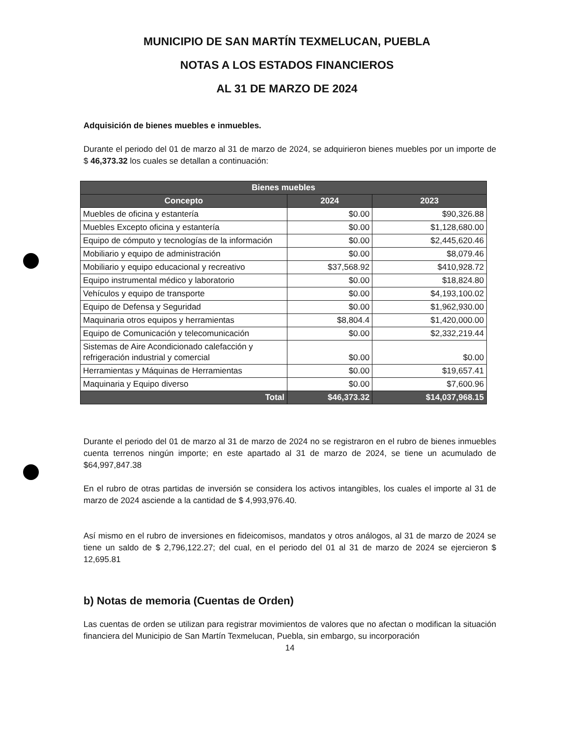MUNICIPIO DE SAN MARTÍN TEXMELUCAN, PUEBLA
NOTAS A LOS ESTADOS FINANCIEROS
AL 31 DE MARZO DE 2024
Adquisición de bienes muebles e inmuebles.
Durante el periodo del 01 de marzo al 31 de marzo de 2024, se adquirieron bienes muebles por un importe de $ 46,373.32 los cuales se detallan a continuación:
| Bienes muebles | | |
| --- | --- | --- |
| Concepto | 2024 | 2023 |
| Muebles de oficina y estantería | $0.00 | $90,326.88 |
| Muebles Excepto oficina y estantería | $0.00 | $1,128,680.00 |
| Equipo de cómputo y tecnologías de la información | $0.00 | $2,445,620.46 |
| Mobiliario y equipo de administración | $0.00 | $8,079.46 |
| Mobiliario y equipo educacional y recreativo | $37,568.92 | $410,928.72 |
| Equipo instrumental médico y laboratorio | $0.00 | $18,824.80 |
| Vehículos y equipo de transporte | $0.00 | $4,193,100.02 |
| Equipo de Defensa y Seguridad | $0.00 | $1,962,930.00 |
| Maquinaria otros equipos y herramientas | $8,804.4 | $1,420,000.00 |
| Equipo de Comunicación y telecomunicación | $0.00 | $2,332,219.44 |
| Sistemas de Aire Acondicionado calefacción y refrigeración industrial y comercial | $0.00 | $0.00 |
| Herramientas y Máquinas de Herramientas | $0.00 | $19,657.41 |
| Maquinaria y Equipo diverso | $0.00 | $7,600.96 |
| Total | $46,373.32 | $14,037,968.15 |
Durante el periodo del 01 de marzo al 31 de marzo de 2024 no se registraron en el rubro de bienes inmuebles cuenta terrenos ningún importe; en este apartado al 31 de marzo de 2024, se tiene un acumulado de $64,997,847.38
En el rubro de otras partidas de inversión se considera los activos intangibles, los cuales el importe al 31 de marzo de 2024 asciende a la cantidad de $ 4,993,976.40.
Así mismo en el rubro de inversiones en fideicomisos, mandatos y otros análogos, al 31 de marzo de 2024 se tiene un saldo de $ 2,796,122.27; del cual, en el periodo del 01 al 31 de marzo de 2024 se ejercieron $ 12,695.81
b) Notas de memoria (Cuentas de Orden)
Las cuentas de orden se utilizan para registrar movimientos de valores que no afectan o modifican la situación financiera del Municipio de San Martín Texmelucan, Puebla, sin embargo, su incorporación
14